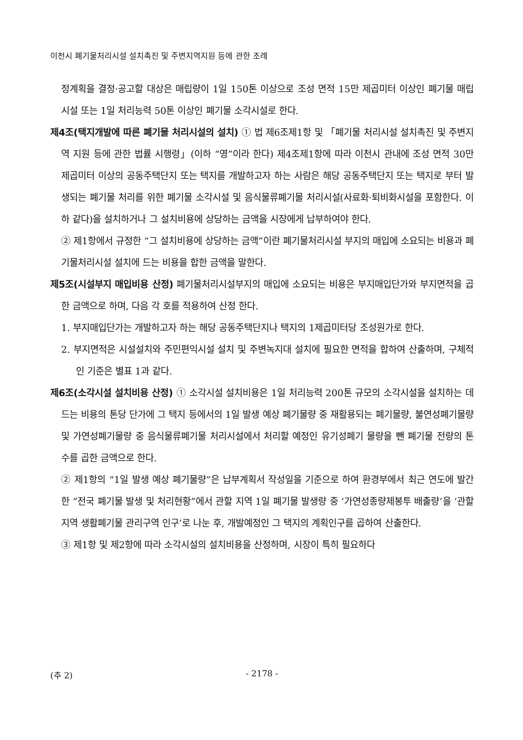이천시 폐기물처리시설 설치촉진 및 주변지역지원 등에 관한 조례
정계획을 결정·공고할 대상은 매립량이 1일 150톤 이상으로 조성 면적 15만 제곱미터 이상인 폐기물 매립시설 또는 1일 처리능력 50톤 이상인 폐기물 소각시설로 한다.
제4조(택지개발에 따른 폐기물 처리시설의 설치) ① 법 제6조제1항 및 「폐기물 처리시설 설치촉진 및 주변지역 지원 등에 관한 법률 시행령」(이하 “영”이라 한다) 제4조제1항에 따라 이천시 관내에 조성 면적 30만 제곱미터 이상의 공동주택단지 또는 택지를 개발하고자 하는 사람은 해당 공동주택단지 또는 택지로 부터 발생되는 폐기물 처리를 위한 폐기물 소각시설 및 음식물류폐기물 처리시설(사료화·퇴비화시설을 포함한다. 이하 같다)을 설치하거나 그 설치비용에 상당하는 금액을 시장에게 납부하여야 한다.
② 제1항에서 규정한 “그 설치비용에 상당하는 금액”이란 폐기물처리시설 부지의 매입에 소요되는 비용과 폐기물처리시설 설치에 드는 비용을 합한 금액을 말한다.
제5조(시설부지 매입비용 산정) 폐기물처리시설부지의 매입에 소요되는 비용은 부지매입단가와 부지면적을 곱한 금액으로 하며, 다음 각 호를 적용하여 산정 한다.
1. 부지매입단가는 개발하고자 하는 해당 공동주택단지나 택지의 1제곱미터당 조성원가로 한다.
2. 부지면적은 시설설치와 주민편익시설 설치 및 주변녹지대 설치에 필요한 면적을 합하여 산출하며, 구체적인 기준은 별표 1과 같다.
제6조(소각시설 설치비용 산정) ① 소각시설 설치비용은 1일 처리능력 200톤 규모의 소각시설을 설치하는 데 드는 비용의 톤당 단가에 그 택지 등에서의 1일 발생 예상 폐기물량 중 재활용되는 폐기물량, 불연성폐기물량 및 가연성폐기물량 중 음식물류폐기물 처리시설에서 처리할 예정인 유기성폐기 물량을 뺀 폐기물 전량의 톤수를 곱한 금액으로 한다.
② 제1항의 “1일 발생 예상 폐기물량”은 납부계획서 작성일을 기준으로 하여 환경부에서 최근 연도에 발간한 “전국 폐기물 발생 및 처리현황”에서 관할 지역 1일 폐기물 발생량 중 ‘가연성종량제봉투 배출량’을 ‘관할지역 생활폐기물 관리구역 인구’로 나눈 후, 개발예정인 그 택지의 계획인구를 곱하여 산출한다.
③ 제1항 및 제2항에 따라 소각시설의 설치비용을 산정하며, 시장이 특히 필요하다
(추 2)
- 2178 -